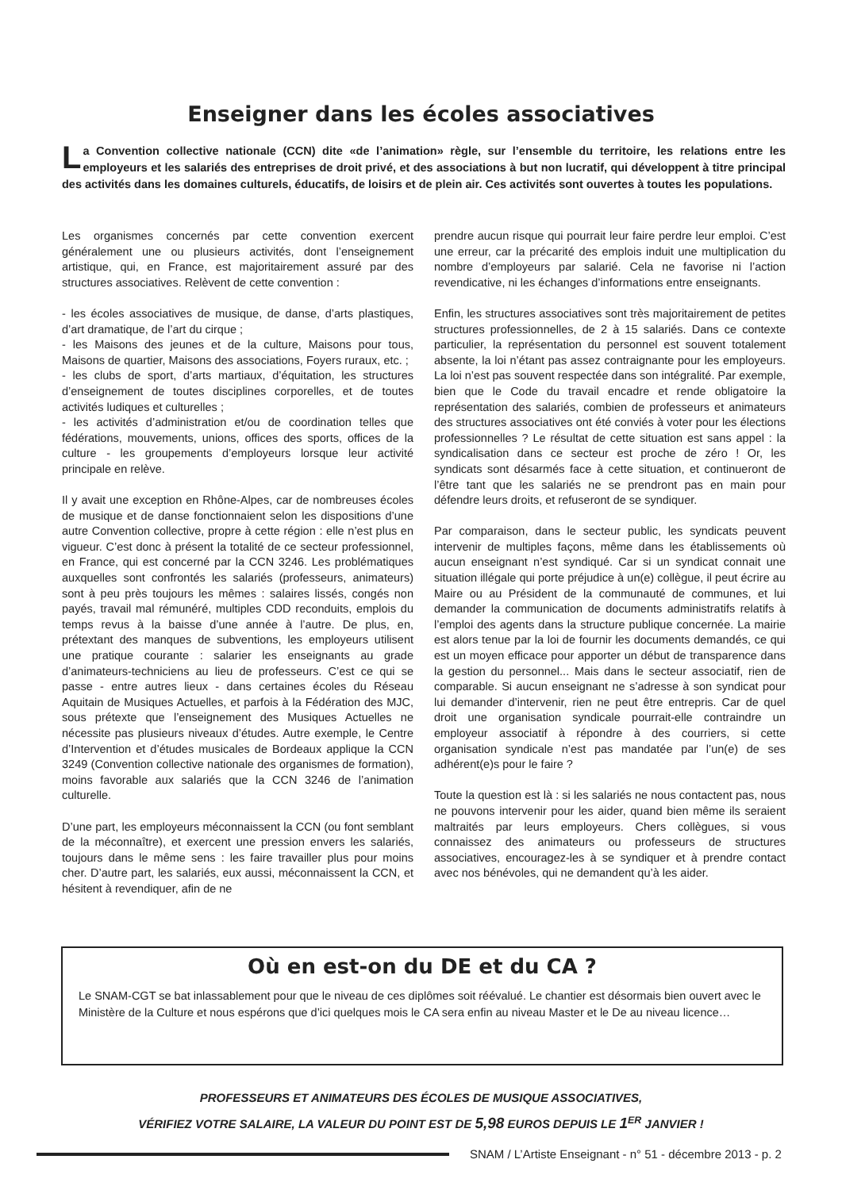Enseigner dans les écoles associatives
La Convention collective nationale (CCN) dite «de l’animation» règle, sur l’ensemble du territoire, les relations entre les employeurs et les salariés des entreprises de droit privé, et des associations à but non lucratif, qui développent à titre principal des activités dans les domaines culturels, éducatifs, de loisirs et de plein air. Ces activités sont ouvertes à toutes les populations.
Les organismes concernés par cette convention exercent généralement une ou plusieurs activités, dont l’enseignement artistique, qui, en France, est majoritairement assuré par des structures associatives. Relèvent de cette convention :
- les écoles associatives de musique, de danse, d’arts plastiques, d’art dramatique, de l’art du cirque ;
- les Maisons des jeunes et de la culture, Maisons pour tous, Maisons de quartier, Maisons des associations, Foyers ruraux, etc. ;
- les clubs de sport, d’arts martiaux, d’équitation, les structures d’enseignement de toutes disciplines corporelles, et de toutes activités ludiques et culturelles ;
- les activités d’administration et/ou de coordination telles que fédérations, mouvements, unions, offices des sports, offices de la culture - les groupements d’employeurs lorsque leur activité principale en relève.
Il y avait une exception en Rhône-Alpes, car de nombreuses écoles de musique et de danse fonctionnaient selon les dispositions d’une autre Convention collective, propre à cette région : elle n’est plus en vigueur. C’est donc à présent la totalité de ce secteur professionnel, en France, qui est concerné par la CCN 3246. Les problématiques auxquelles sont confrontés les salariés (professeurs, animateurs) sont à peu près toujours les mêmes : salaires lissés, congés non payés, travail mal rémunéré, multiples CDD reconduits, emplois du temps revus à la baisse d’une année à l’autre. De plus, en, prétextant des manques de subventions, les employeurs utilisent une pratique courante : salarier les enseignants au grade d’animateurs-techniciens au lieu de professeurs. C’est ce qui se passe - entre autres lieux - dans certaines écoles du Réseau Aquitain de Musiques Actuelles, et parfois à la Fédération des MJC, sous prétexte que l’enseignement des Musiques Actuelles ne nécessite pas plusieurs niveaux d’études. Autre exemple, le Centre d’Intervention et d’études musicales de Bordeaux applique la CCN 3249 (Convention collective nationale des organismes de formation), moins favorable aux salariés que la CCN 3246 de l’animation culturelle.
D’une part, les employeurs méconnaissent la CCN (ou font semblant de la méconnaître), et exercent une pression envers les salariés, toujours dans le même sens : les faire travailler plus pour moins cher. D’autre part, les salariés, eux aussi, méconnaissent la CCN, et hésitent à revendiquer, afin de ne
prendre aucun risque qui pourrait leur faire perdre leur emploi. C’est une erreur, car la précarité des emplois induit une multiplication du nombre d’employeurs par salarié. Cela ne favorise ni l’action revendicative, ni les échanges d’informations entre enseignants.
Enfin, les structures associatives sont très majoritairement de petites structures professionnelles, de 2 à 15 salariés. Dans ce contexte particulier, la représentation du personnel est souvent totalement absente, la loi n’étant pas assez contraignante pour les employeurs. La loi n’est pas souvent respectée dans son intégralité. Par exemple, bien que le Code du travail encadre et rende obligatoire la représentation des salariés, combien de professeurs et animateurs des structures associatives ont été conviés à voter pour les élections professionnelles ? Le résultat de cette situation est sans appel : la syndicalisation dans ce secteur est proche de zéro ! Or, les syndicats sont désarmés face à cette situation, et continueront de l’être tant que les salariés ne se prendront pas en main pour défendre leurs droits, et refuseront de se syndiquer.
Par comparaison, dans le secteur public, les syndicats peuvent intervenir de multiples façons, même dans les établissements où aucun enseignant n’est syndiqué. Car si un syndicat connait une situation illégale qui porte préjudice à un(e) collègue, il peut écrire au Maire ou au Président de la communauté de communes, et lui demander la communication de documents administratifs relatifs à l’emploi des agents dans la structure publique concernée. La mairie est alors tenue par la loi de fournir les documents demandés, ce qui est un moyen efficace pour apporter un début de transparence dans la gestion du personnel... Mais dans le secteur associatif, rien de comparable. Si aucun enseignant ne s’adresse à son syndicat pour lui demander d’intervenir, rien ne peut être entrepris. Car de quel droit une organisation syndicale pourrait-elle contraindre un employeur associatif à répondre à des courriers, si cette organisation syndicale n’est pas mandatée par l’un(e) de ses adhérent(e)s pour le faire ?
Toute la question est là : si les salariés ne nous contactent pas, nous ne pouvons intervenir pour les aider, quand bien même ils seraient maltraités par leurs employeurs. Chers collègues, si vous connaissez des animateurs ou professeurs de structures associatives, encouragez-les à se syndiquer et à prendre contact avec nos bénévoles, qui ne demandent qu’à les aider.
Où en est-on du DE et du CA ?
Le SNAM-CGT se bat inlassablement pour que le niveau de ces diplômes soit réévalué. Le chantier est désormais bien ouvert avec le Ministère de la Culture et nous espérons que d’ici quelques mois le CA sera enfin au niveau Master et le De au niveau licence…
PROFESSEURS ET ANIMATEURS DES ÉCOLES DE MUSIQUE ASSOCIATIVES,
VÉRIFIEZ VOTRE SALAIRE, LA VALEUR DU POINT EST DE 5,98 EUROS DEPUIS LE 1<sup>ER</sup> JANVIER !
SNAM / L’Artiste Enseignant - n° 51 - décembre 2013 - p. 2